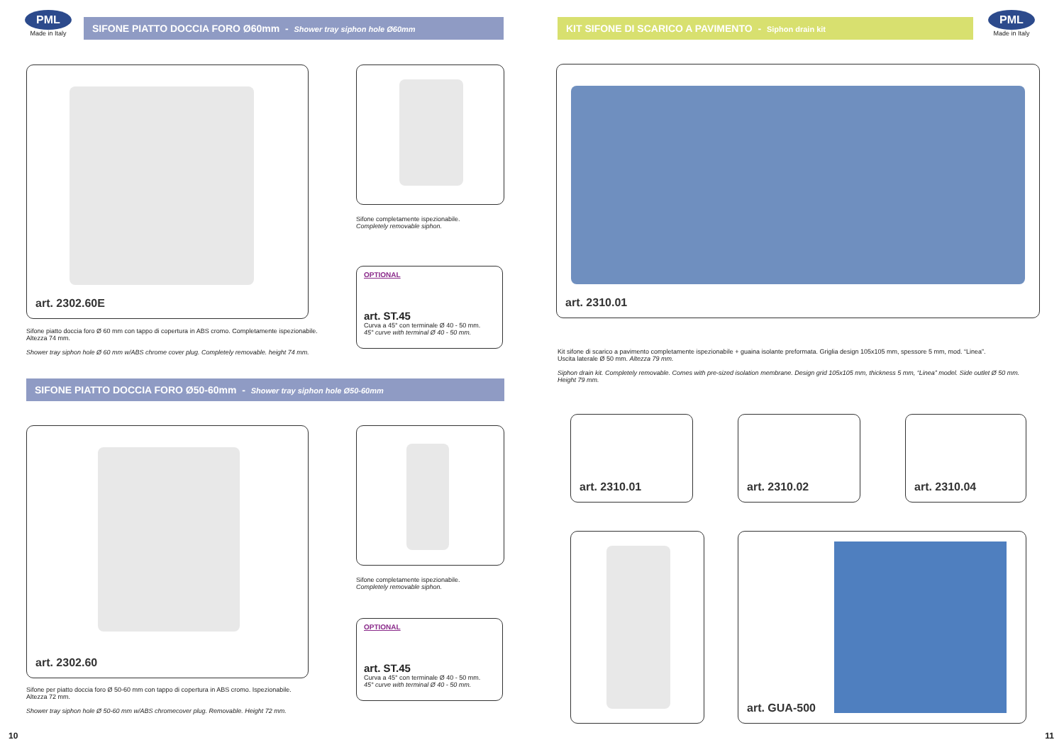PML
Made in Italy
SIFONE PIATTO DOCCIA FORO Ø60mm - Shower tray siphon hole Ø60mm
art. 2302.60E
Sifone completamente ispezionabile.
Completely removable siphon.
OPTIONAL
art. ST.45
Curva a 45° con terminale Ø 40 - 50 mm.
45° curve with terminal Ø 40 - 50 mm.
Sifone piatto doccia foro Ø 60 mm con tappo di copertura in ABS cromo. Completamente ispezionabile.
Altezza 74 mm.
Shower tray siphon hole Ø 60 mm w/ABS chrome cover plug. Completely removable. height 74 mm.
SIFONE PIATTO DOCCIA FORO Ø50-60mm - Shower tray siphon hole Ø50-60mm
art. 2302.60
Sifone completamente ispezionabile.
Completely removable siphon.
OPTIONAL
art. ST.45
Curva a 45° con terminale Ø 40 - 50 mm.
45° curve with terminal Ø 40 - 50 mm.
Sifone per piatto doccia foro Ø 50-60 mm con tappo di copertura in ABS cromo. Ispezionabile.
Altezza 72 mm.
Shower tray siphon hole Ø 50-60 mm w/ABS chromecover plug. Removable. Height 72 mm.
10
KIT SIFONE DI SCARICO A PAVIMENTO - Siphon drain kit
PML
Made in Italy
art. 2310.01
Kit sifone di scarico a pavimento completamente ispezionabile + guaina isolante preformata. Griglia design 105x105 mm, spessore 5 mm, mod. “Linea”.
Uscita laterale Ø 50 mm. Altezza 79 mm.
Siphon drain kit. Completely removable. Comes with pre-sized isolation membrane. Design grid 105x105 mm, thickness 5 mm, “Linea” model. Side outlet Ø 50 mm. Height 79 mm.
art. 2310.01 art. 2310.02 art. 2310.04
art. GUA-500
11